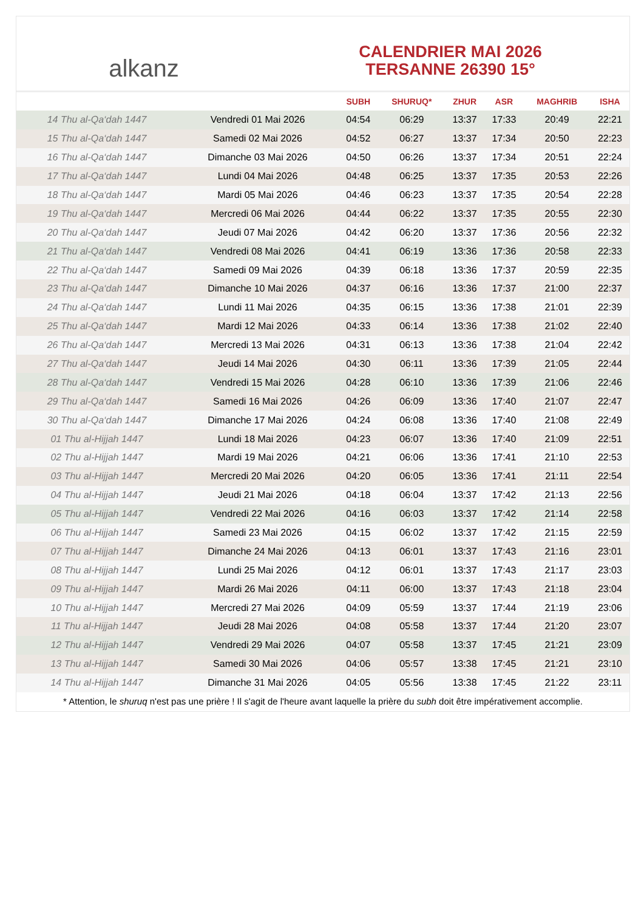alkanz
CALENDRIER MAI 2026
TERSANNE 26390 15°
| | | SUBH | SHURUQ* | ZHUR | ASR | MAGHRIB | ISHA |
| --- | --- | --- | --- | --- | --- | --- | --- |
| 14 Thu al-Qa‘dah 1447 | Vendredi 01 Mai 2026 | 04:54 | 06:29 | 13:37 | 17:33 | 20:49 | 22:21 |
| 15 Thu al-Qa‘dah 1447 | Samedi 02 Mai 2026 | 04:52 | 06:27 | 13:37 | 17:34 | 20:50 | 22:23 |
| 16 Thu al-Qa‘dah 1447 | Dimanche 03 Mai 2026 | 04:50 | 06:26 | 13:37 | 17:34 | 20:51 | 22:24 |
| 17 Thu al-Qa‘dah 1447 | Lundi 04 Mai 2026 | 04:48 | 06:25 | 13:37 | 17:35 | 20:53 | 22:26 |
| 18 Thu al-Qa‘dah 1447 | Mardi 05 Mai 2026 | 04:46 | 06:23 | 13:37 | 17:35 | 20:54 | 22:28 |
| 19 Thu al-Qa‘dah 1447 | Mercredi 06 Mai 2026 | 04:44 | 06:22 | 13:37 | 17:35 | 20:55 | 22:30 |
| 20 Thu al-Qa‘dah 1447 | Jeudi 07 Mai 2026 | 04:42 | 06:20 | 13:37 | 17:36 | 20:56 | 22:32 |
| 21 Thu al-Qa‘dah 1447 | Vendredi 08 Mai 2026 | 04:41 | 06:19 | 13:36 | 17:36 | 20:58 | 22:33 |
| 22 Thu al-Qa‘dah 1447 | Samedi 09 Mai 2026 | 04:39 | 06:18 | 13:36 | 17:37 | 20:59 | 22:35 |
| 23 Thu al-Qa‘dah 1447 | Dimanche 10 Mai 2026 | 04:37 | 06:16 | 13:36 | 17:37 | 21:00 | 22:37 |
| 24 Thu al-Qa‘dah 1447 | Lundi 11 Mai 2026 | 04:35 | 06:15 | 13:36 | 17:38 | 21:01 | 22:39 |
| 25 Thu al-Qa‘dah 1447 | Mardi 12 Mai 2026 | 04:33 | 06:14 | 13:36 | 17:38 | 21:02 | 22:40 |
| 26 Thu al-Qa‘dah 1447 | Mercredi 13 Mai 2026 | 04:31 | 06:13 | 13:36 | 17:38 | 21:04 | 22:42 |
| 27 Thu al-Qa‘dah 1447 | Jeudi 14 Mai 2026 | 04:30 | 06:11 | 13:36 | 17:39 | 21:05 | 22:44 |
| 28 Thu al-Qa‘dah 1447 | Vendredi 15 Mai 2026 | 04:28 | 06:10 | 13:36 | 17:39 | 21:06 | 22:46 |
| 29 Thu al-Qa‘dah 1447 | Samedi 16 Mai 2026 | 04:26 | 06:09 | 13:36 | 17:40 | 21:07 | 22:47 |
| 30 Thu al-Qa‘dah 1447 | Dimanche 17 Mai 2026 | 04:24 | 06:08 | 13:36 | 17:40 | 21:08 | 22:49 |
| 01 Thu al-Hijjah 1447 | Lundi 18 Mai 2026 | 04:23 | 06:07 | 13:36 | 17:40 | 21:09 | 22:51 |
| 02 Thu al-Hijjah 1447 | Mardi 19 Mai 2026 | 04:21 | 06:06 | 13:36 | 17:41 | 21:10 | 22:53 |
| 03 Thu al-Hijjah 1447 | Mercredi 20 Mai 2026 | 04:20 | 06:05 | 13:36 | 17:41 | 21:11 | 22:54 |
| 04 Thu al-Hijjah 1447 | Jeudi 21 Mai 2026 | 04:18 | 06:04 | 13:37 | 17:42 | 21:13 | 22:56 |
| 05 Thu al-Hijjah 1447 | Vendredi 22 Mai 2026 | 04:16 | 06:03 | 13:37 | 17:42 | 21:14 | 22:58 |
| 06 Thu al-Hijjah 1447 | Samedi 23 Mai 2026 | 04:15 | 06:02 | 13:37 | 17:42 | 21:15 | 22:59 |
| 07 Thu al-Hijjah 1447 | Dimanche 24 Mai 2026 | 04:13 | 06:01 | 13:37 | 17:43 | 21:16 | 23:01 |
| 08 Thu al-Hijjah 1447 | Lundi 25 Mai 2026 | 04:12 | 06:01 | 13:37 | 17:43 | 21:17 | 23:03 |
| 09 Thu al-Hijjah 1447 | Mardi 26 Mai 2026 | 04:11 | 06:00 | 13:37 | 17:43 | 21:18 | 23:04 |
| 10 Thu al-Hijjah 1447 | Mercredi 27 Mai 2026 | 04:09 | 05:59 | 13:37 | 17:44 | 21:19 | 23:06 |
| 11 Thu al-Hijjah 1447 | Jeudi 28 Mai 2026 | 04:08 | 05:58 | 13:37 | 17:44 | 21:20 | 23:07 |
| 12 Thu al-Hijjah 1447 | Vendredi 29 Mai 2026 | 04:07 | 05:58 | 13:37 | 17:45 | 21:21 | 23:09 |
| 13 Thu al-Hijjah 1447 | Samedi 30 Mai 2026 | 04:06 | 05:57 | 13:38 | 17:45 | 21:21 | 23:10 |
| 14 Thu al-Hijjah 1447 | Dimanche 31 Mai 2026 | 04:05 | 05:56 | 13:38 | 17:45 | 21:22 | 23:11 |
* Attention, le shuruq n'est pas une prière ! Il s'agit de l'heure avant laquelle la prière du subh doit être impérativement accomplie.